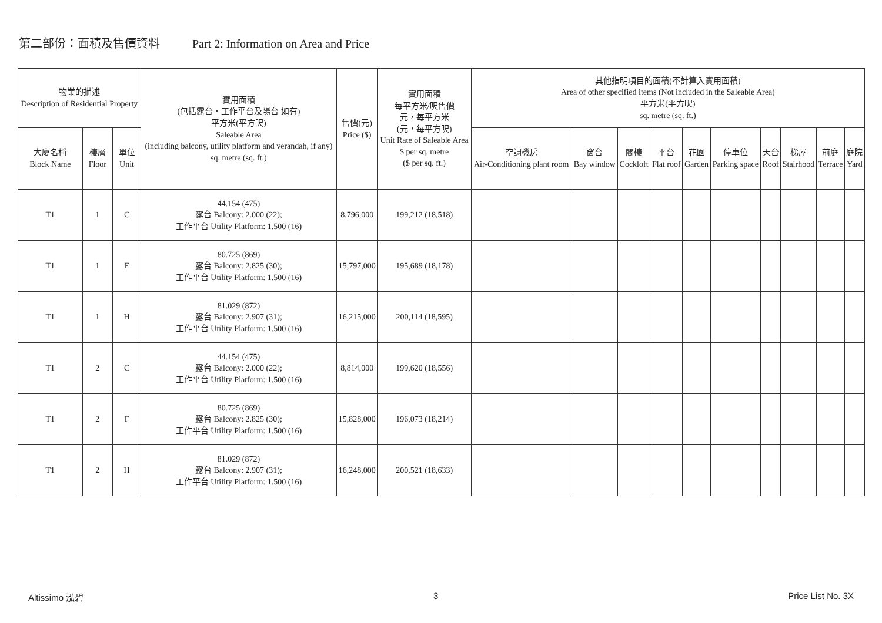第二部份：面積及售價資料 Part 2: Information on Area and Price
| 物業的描述 Description of Residential Property | | | 實用面積 (包括露台．工作平台及陽台 如有) 平方米(平方呎) Saleable Area (including balcony, utility platform and verandah, if any) sq. metre (sq. ft.) | 售價(元) Price ($) | 實用面積 每平方米/呎售價 元，每平方米 (元，每平方呎) Unit Rate of Saleable Area $ per sq. metre ($ per sq. ft.) | 其他指明項目的面積(不計算入實用面積) Area of other specified items (Not included in the Saleable Area) 平方米(平方呎) sq. metre (sq. ft.) | | | | | | | | | |
| --- | --- | --- | --- | --- | --- | --- | --- | --- | --- | --- | --- | --- | --- | --- | --- |
| 大廈名稱 Block Name | 樓層 Floor | 單位 Unit | | | | 空調機房 Air-Conditioning plant room | 窗台 Bay window | 閣樓 Cockloft | 平台 Flat roof | 花園 Garden | 停車位 Parking space | 天台 Roof | 梯屋 Stairhood | 前庭 Terrace | 庭院 Yard |
| T1 | 1 | C | 44.154 (475) 露台 Balcony: 2.000 (22); 工作平台 Utility Platform: 1.500 (16) | 8,796,000 | 199,212 (18,518) | | | | | | | | | | |
| T1 | 1 | F | 80.725 (869) 露台 Balcony: 2.825 (30); 工作平台 Utility Platform: 1.500 (16) | 15,797,000 | 195,689 (18,178) | | | | | | | | | | |
| T1 | 1 | H | 81.029 (872) 露台 Balcony: 2.907 (31); 工作平台 Utility Platform: 1.500 (16) | 16,215,000 | 200,114 (18,595) | | | | | | | | | | |
| T1 | 2 | C | 44.154 (475) 露台 Balcony: 2.000 (22); 工作平台 Utility Platform: 1.500 (16) | 8,814,000 | 199,620 (18,556) | | | | | | | | | | |
| T1 | 2 | F | 80.725 (869) 露台 Balcony: 2.825 (30); 工作平台 Utility Platform: 1.500 (16) | 15,828,000 | 196,073 (18,214) | | | | | | | | | | |
| T1 | 2 | H | 81.029 (872) 露台 Balcony: 2.907 (31); 工作平台 Utility Platform: 1.500 (16) | 16,248,000 | 200,521 (18,633) | | | | | | | | | | |
Altissimo 泓碧 3 Price List No. 3X